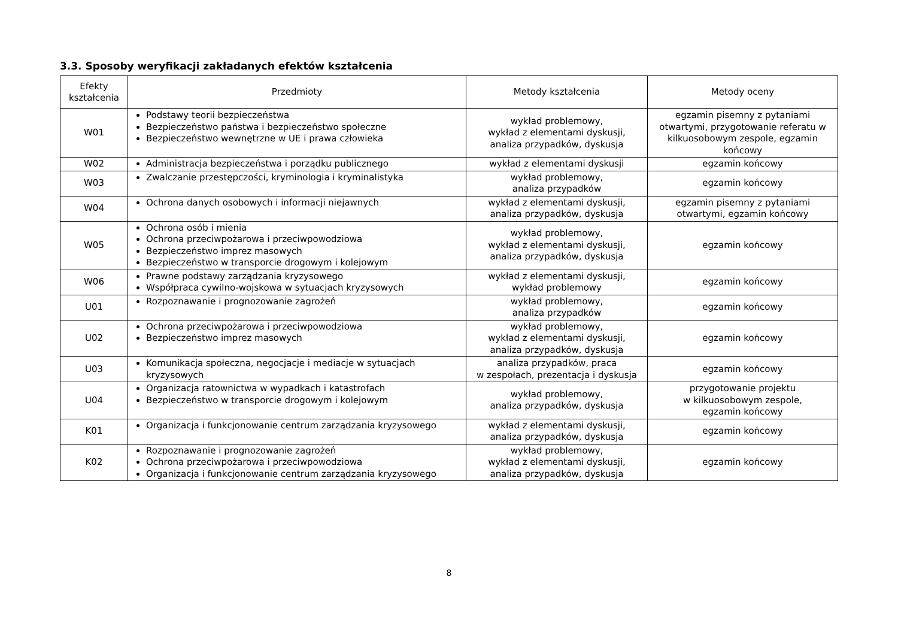3.3. Sposoby weryfikacji zakładanych efektów kształcenia
| Efekty kształcenia | Przedmioty | Metody kształcenia | Metody oceny |
| --- | --- | --- | --- |
| W01 | Podstawy teorii bezpieczeństwa Bezpieczeństwo państwa i bezpieczeństwo społeczne Bezpieczeństwo wewnętrzne w UE i prawa człowieka | wykład problemowy, wykład z elementami dyskusji, analiza przypadków, dyskusja | egzamin pisemny z pytaniami otwartymi, przygotowanie referatu w kilkuosobowym zespole, egzamin końcowy |
| W02 | Administracja bezpieczeństwa i porządku publicznego | wykład z elementami dyskusji | egzamin końcowy |
| W03 | Zwalczanie przestępczości, kryminologia i kryminalistyka | wykład problemowy, analiza przypadków | egzamin końcowy |
| W04 | Ochrona danych osobowych i informacji niejawnych | wykład z elementami dyskusji, analiza przypadków, dyskusja | egzamin pisemny z pytaniami otwartymi, egzamin końcowy |
| W05 | Ochrona osób i mienia Ochrona przeciwpożarowa i przeciwpowodziowa Bezpieczeństwo imprez masowych Bezpieczeństwo w transporcie drogowym i kolejowym | wykład problemowy, wykład z elementami dyskusji, analiza przypadków, dyskusja | egzamin końcowy |
| W06 | Prawne podstawy zarządzania kryzysowego Współpraca cywilno-wojskowa w sytuacjach kryzysowych | wykład z elementami dyskusji, wykład problemowy | egzamin końcowy |
| U01 | Rozpoznawanie i prognozowanie zagrożeń | wykład problemowy, analiza przypadków | egzamin końcowy |
| U02 | Ochrona przeciwpożarowa i przeciwpowodziowa Bezpieczeństwo imprez masowych | wykład problemowy, wykład z elementami dyskusji, analiza przypadków, dyskusja | egzamin końcowy |
| U03 | Komunikacja społeczna, negocjacje i mediacje w sytuacjach kryzysowych | analiza przypadków, praca w zespołach, prezentacja i dyskusja | egzamin końcowy |
| U04 | Organizacja ratownictwa w wypadkach i katastrofach Bezpieczeństwo w transporcie drogowym i kolejowym | wykład problemowy, analiza przypadków, dyskusja | przygotowanie projektu w kilkuosobowym zespole, egzamin końcowy |
| K01 | Organizacja i funkcjonowanie centrum zarządzania kryzysowego | wykład z elementami dyskusji, analiza przypadków, dyskusja | egzamin końcowy |
| K02 | Rozpoznawanie i prognozowanie zagrożeń Ochrona przeciwpożarowa i przeciwpowodziowa Organizacja i funkcjonowanie centrum zarządzania kryzysowego | wykład problemowy, wykład z elementami dyskusji, analiza przypadków, dyskusja | egzamin końcowy |
8